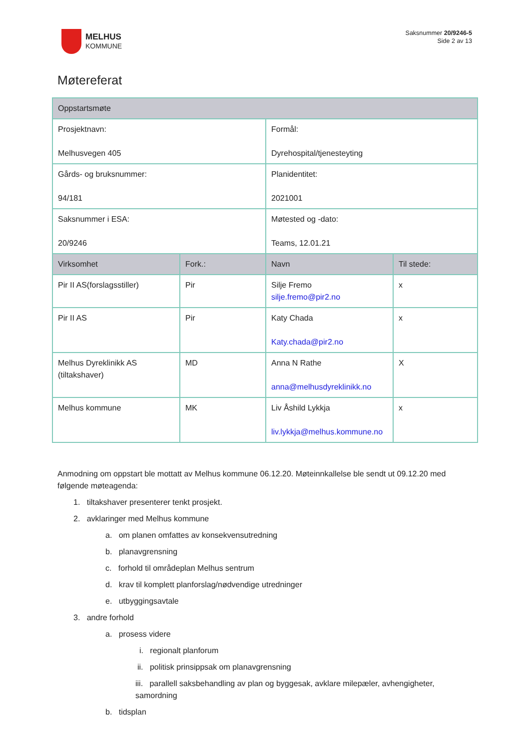MELHUS
KOMMUNE
Saksnummer 20/9246-5
Side 2 av 13
Møtereferat
| Oppstartsmøte | | | |
| Prosjektnavn: Melhusvegen 405 | | Formål: Dyrehospital/tjenesteyting | |
| Gårds- og bruksnummer: 94/181 | | Planidentitet: 2021001 | |
| Saksnummer i ESA: 20/9246 | | Møtested og -dato: Teams, 12.01.21 | |
| Virksomhet | Fork.: | Navn | Til stede: |
| Pir II AS(forslagsstiller) | Pir | Silje Fremo silje.fremo@pir2.no | x |
| Pir II AS | Pir | Katy Chada Katy.chada@pir2.no | x |
| Melhus Dyreklinikk AS (tiltakshaver) | MD | Anna N Rathe anna@melhusdyreklinikk.no | X |
| Melhus kommune | MK | Liv Åshild Lykkja liv.lykkja@melhus.kommune.no | x |
Anmodning om oppstart ble mottatt av Melhus kommune 06.12.20. Møteinnkallelse ble sendt ut 09.12.20 med følgende møteagenda:
1. tiltakshaver presenterer tenkt prosjekt.
2. avklaringer med Melhus kommune
a. om planen omfattes av konsekvensutredning
b. planavgrensning
c. forhold til områdeplan Melhus sentrum
d. krav til komplett planforslag/nødvendige utredninger
e. utbyggingsavtale
3. andre forhold
a. prosess videre
i. regionalt planforum
ii. politisk prinsippsak om planavgrensning
iii. parallell saksbehandling av plan og byggesak, avklare milepæler, avhengigheter, samordning
b. tidsplan